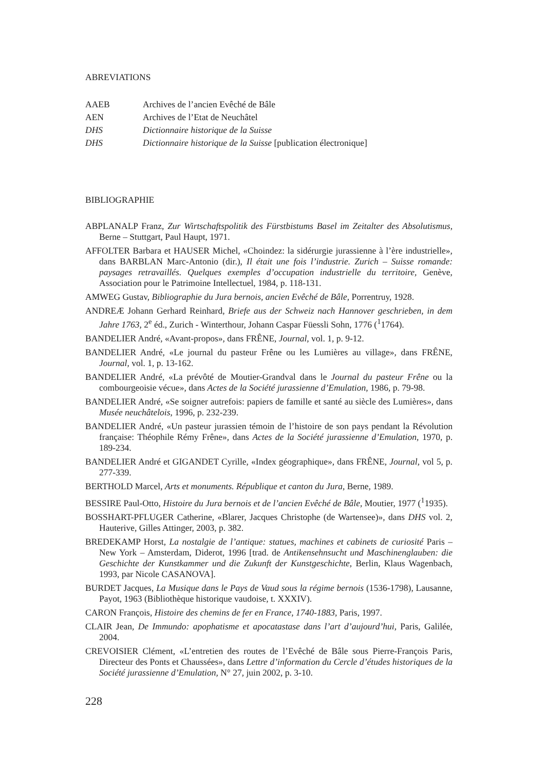ABREVIATIONS
AAEB
Archives de l’ancien Evêché de Bâle
AEN
Archives de l’Etat de Neuchâtel
DHS
Dictionnaire historique de la Suisse
DHS
Dictionnaire historique de la Suisse [publication électronique]
BIBLIOGRAPHIE
ABPLANALP Franz, Zur Wirtschaftspolitik des Fürstbistums Basel im Zeitalter des Absolutismus, Berne – Stuttgart, Paul Haupt, 1971.
AFFOLTER Barbara et HAUSER Michel, «Choindez: la sidérurgie jurassienne à l’ère industrielle», dans BARBLAN Marc-Antonio (dir.), Il était une fois l’industrie. Zurich – Suisse romande: paysages retravaillés. Quelques exemples d’occupation industrielle du territoire, Genève, Association pour le Patrimoine Intellectuel, 1984, p. 118-131.
AMWEG Gustav, Bibliographie du Jura bernois, ancien Evêché de Bâle, Porrentruy, 1928.
ANDREÆ Johann Gerhard Reinhard, Briefe aus der Schweiz nach Hannover geschrieben, in dem Jahre 1763, 2<sup>e</sup> éd., Zurich - Winterthour, Johann Caspar Füessli Sohn, 1776 (<sup>1</sup>1764).
BANDELIER André, «Avant-propos», dans FRÊNE, Journal, vol. 1, p. 9-12.
BANDELIER André, «Le journal du pasteur Frêne ou les Lumières au village», dans FRÊNE, Journal, vol. 1, p. 13-162.
BANDELIER André, «La prévôté de Moutier-Grandval dans le Journal du pasteur Frêne ou la combourgeoisie vécue», dans Actes de la Société jurassienne d’Emulation, 1986, p. 79-98.
BANDELIER André, «Se soigner autrefois: papiers de famille et santé au siècle des Lumières», dans Musée neuchâtelois, 1996, p. 232-239.
BANDELIER André, «Un pasteur jurassien témoin de l’histoire de son pays pendant la Révolution française: Théophile Rémy Frêne», dans Actes de la Société jurassienne d’Emulation, 1970, p. 189-234.
BANDELIER André et GIGANDET Cyrille, «Index géographique», dans FRÊNE, Journal, vol 5, p. 277-339.
BERTHOLD Marcel, Arts et monuments. République et canton du Jura, Berne, 1989.
BESSIRE Paul-Otto, Histoire du Jura bernois et de l’ancien Evêché de Bâle, Moutier, 1977 (<sup>1</sup>1935).
BOSSHART-PFLUGER Catherine, «Blarer, Jacques Christophe (de Wartensee)», dans DHS vol. 2, Hauterive, Gilles Attinger, 2003, p. 382.
BREDEKAMP Horst, La nostalgie de l’antique: statues, machines et cabinets de curiosité Paris – New York – Amsterdam, Diderot, 1996 [trad. de Antikensehnsucht und Maschinenglauben: die Geschichte der Kunstkammer und die Zukunft der Kunstgeschichte, Berlin, Klaus Wagenbach, 1993, par Nicole CASANOVA].
BURDET Jacques, La Musique dans le Pays de Vaud sous la régime bernois (1536-1798), Lausanne, Payot, 1963 (Bibliothèque historique vaudoise, t. XXXIV).
CARON François, Histoire des chemins de fer en France, 1740-1883, Paris, 1997.
CLAIR Jean, De Immundo: apophatisme et apocatastase dans l’art d’aujourd’hui, Paris, Galilée, 2004.
CREVOISIER Clément, «L’entretien des routes de l’Evêché de Bâle sous Pierre-François Paris, Directeur des Ponts et Chaussées», dans Lettre d’information du Cercle d’études historiques de la Société jurassienne d’Emulation, N° 27, juin 2002, p. 3-10.
228